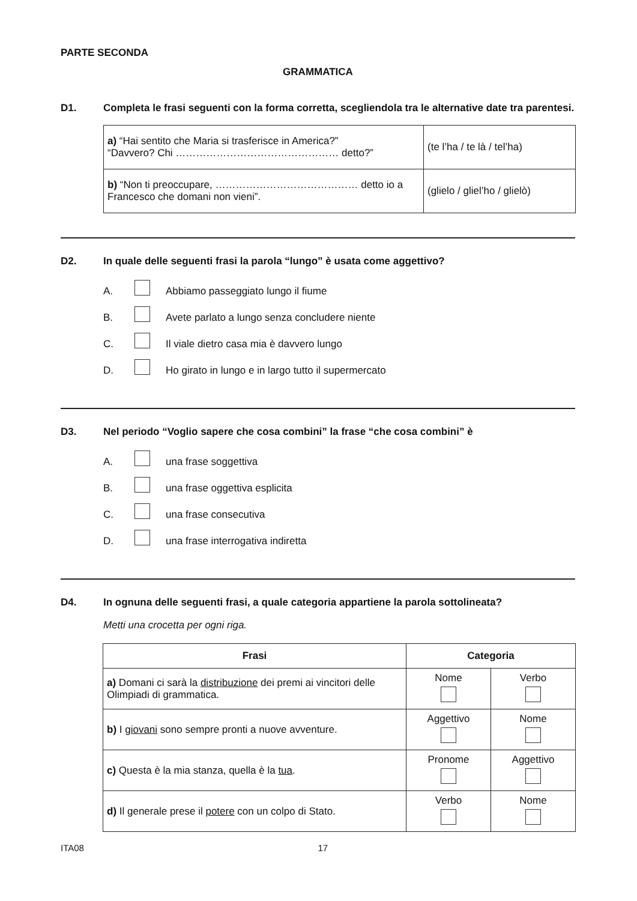PARTE SECONDA
GRAMMATICA
D1. Completa le frasi seguenti con la forma corretta, scegliendola tra le alternative date tra parentesi.
| a) “Hai sentito che Maria si trasferisce in America?” “Davvero? Chi ………………………………………… detto?” | (te l’ha / te là / tel’ha) |
| b) “Non ti preoccupare, …………………………………… detto io a Francesco che domani non vieni”. | (glielo / gliel’ho / glielò) |
D2. In quale delle seguenti frasi la parola “lungo” è usata come aggettivo?
A. Abbiamo passeggiato lungo il fiume
B. Avete parlato a lungo senza concludere niente
C. Il viale dietro casa mia è davvero lungo
D. Ho girato in lungo e in largo tutto il supermercato
D3. Nel periodo “Voglio sapere che cosa combini” la frase “che cosa combini” è
A. una frase soggettiva
B. una frase oggettiva esplicita
C. una frase consecutiva
D. una frase interrogativa indiretta
D4. In ognuna delle seguenti frasi, a quale categoria appartiene la parola sottolineata?
Metti una crocetta per ogni riga.
| Frasi | Categoria | |
| --- | --- | --- |
| a) Domani ci sarà la distribuzione dei premi ai vincitori delle Olimpiadi di grammatica. | Nome | Verbo |
| b) I giovani sono sempre pronti a nuove avventure. | Aggettivo | Nome |
| c) Questa è la mia stanza, quella è la tua . | Pronome | Aggettivo |
| d) Il generale prese il potere con un colpo di Stato. | Verbo | Nome |
ITA08 17